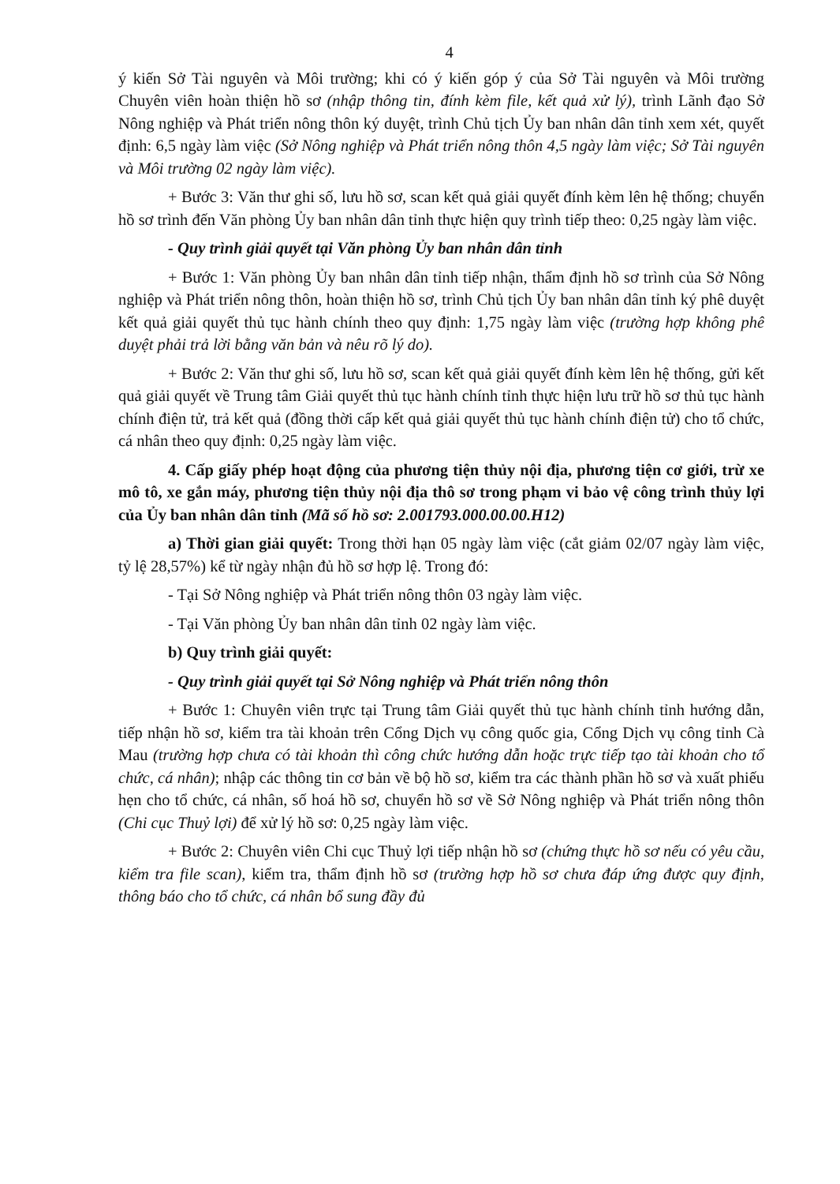4
ý kiến Sở Tài nguyên và Môi trường; khi có ý kiến góp ý của Sở Tài nguyên và Môi trường Chuyên viên hoàn thiện hồ sơ (nhập thông tin, đính kèm file, kết quả xử lý), trình Lãnh đạo Sở Nông nghiệp và Phát triển nông thôn ký duyệt, trình Chủ tịch Ủy ban nhân dân tỉnh xem xét, quyết định: 6,5 ngày làm việc (Sở Nông nghiệp và Phát triển nông thôn 4,5 ngày làm việc; Sở Tài nguyên và Môi trường 02 ngày làm việc).
+ Bước 3: Văn thư ghi số, lưu hồ sơ, scan kết quả giải quyết đính kèm lên hệ thống; chuyển hồ sơ trình đến Văn phòng Ủy ban nhân dân tỉnh thực hiện quy trình tiếp theo: 0,25 ngày làm việc.
- Quy trình giải quyết tại Văn phòng Ủy ban nhân dân tỉnh
+ Bước 1: Văn phòng Ủy ban nhân dân tỉnh tiếp nhận, thẩm định hồ sơ trình của Sở Nông nghiệp và Phát triển nông thôn, hoàn thiện hồ sơ, trình Chủ tịch Ủy ban nhân dân tỉnh ký phê duyệt kết quả giải quyết thủ tục hành chính theo quy định: 1,75 ngày làm việc (trường hợp không phê duyệt phải trả lời bằng văn bản và nêu rõ lý do).
+ Bước 2: Văn thư ghi số, lưu hồ sơ, scan kết quả giải quyết đính kèm lên hệ thống, gửi kết quả giải quyết về Trung tâm Giải quyết thủ tục hành chính tỉnh thực hiện lưu trữ hồ sơ thủ tục hành chính điện tử, trả kết quả (đồng thời cấp kết quả giải quyết thủ tục hành chính điện tử) cho tổ chức, cá nhân theo quy định: 0,25 ngày làm việc.
4. Cấp giấy phép hoạt động của phương tiện thủy nội địa, phương tiện cơ giới, trừ xe mô tô, xe gắn máy, phương tiện thủy nội địa thô sơ trong phạm vi bảo vệ công trình thủy lợi của Ủy ban nhân dân tỉnh (Mã số hồ sơ: 2.001793.000.00.00.H12)
a) Thời gian giải quyết: Trong thời hạn 05 ngày làm việc (cắt giảm 02/07 ngày làm việc, tỷ lệ 28,57%) kể từ ngày nhận đủ hồ sơ hợp lệ. Trong đó:
- Tại Sở Nông nghiệp và Phát triển nông thôn 03 ngày làm việc.
- Tại Văn phòng Ủy ban nhân dân tỉnh 02 ngày làm việc.
b) Quy trình giải quyết:
- Quy trình giải quyết tại Sở Nông nghiệp và Phát triển nông thôn
+ Bước 1: Chuyên viên trực tại Trung tâm Giải quyết thủ tục hành chính tỉnh hướng dẫn, tiếp nhận hồ sơ, kiểm tra tài khoản trên Cổng Dịch vụ công quốc gia, Cổng Dịch vụ công tỉnh Cà Mau (trường hợp chưa có tài khoản thì công chức hướng dẫn hoặc trực tiếp tạo tài khoản cho tổ chức, cá nhân); nhập các thông tin cơ bản về bộ hồ sơ, kiểm tra các thành phần hồ sơ và xuất phiếu hẹn cho tổ chức, cá nhân, số hoá hồ sơ, chuyển hồ sơ về Sở Nông nghiệp và Phát triển nông thôn (Chi cục Thuỷ lợi) để xử lý hồ sơ: 0,25 ngày làm việc.
+ Bước 2: Chuyên viên Chi cục Thuỷ lợi tiếp nhận hồ sơ (chứng thực hồ sơ nếu có yêu cầu, kiểm tra file scan), kiểm tra, thẩm định hồ sơ (trường hợp hồ sơ chưa đáp ứng được quy định, thông báo cho tổ chức, cá nhân bổ sung đầy đủ